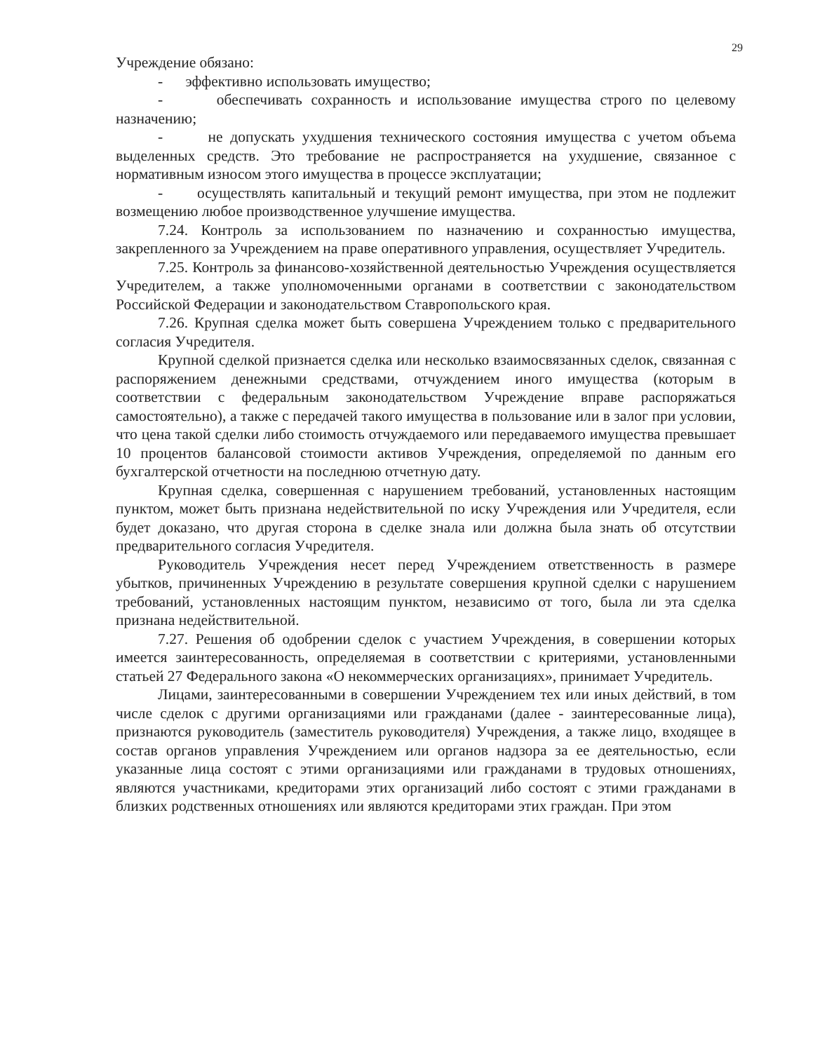29
Учреждение обязано:
- эффективно использовать имущество;
- обеспечивать сохранность и использование имущества строго по целевому назначению;
- не допускать ухудшения технического состояния имущества с учетом объема выделенных средств. Это требование не распространяется на ухудшение, связанное с нормативным износом этого имущества в процессе эксплуатации;
- осуществлять капитальный и текущий ремонт имущества, при этом не подлежит возмещению любое производственное улучшение имущества.
7.24. Контроль за использованием по назначению и сохранностью имущества, закрепленного за Учреждением на праве оперативного управления, осуществляет Учредитель.
7.25. Контроль за финансово-хозяйственной деятельностью Учреждения осуществляется Учредителем, а также уполномоченными органами в соответствии с законодательством Российской Федерации и законодательством Ставропольского края.
7.26. Крупная сделка может быть совершена Учреждением только с предварительного согласия Учредителя.
Крупной сделкой признается сделка или несколько взаимосвязанных сделок, связанная с распоряжением денежными средствами, отчуждением иного имущества (которым в соответствии с федеральным законодательством Учреждение вправе распоряжаться самостоятельно), а также с передачей такого имущества в пользование или в залог при условии, что цена такой сделки либо стоимость отчуждаемого или передаваемого имущества превышает 10 процентов балансовой стоимости активов Учреждения, определяемой по данным его бухгалтерской отчетности на последнюю отчетную дату.
Крупная сделка, совершенная с нарушением требований, установленных настоящим пунктом, может быть признана недействительной по иску Учреждения или Учредителя, если будет доказано, что другая сторона в сделке знала или должна была знать об отсутствии предварительного согласия Учредителя.
Руководитель Учреждения несет перед Учреждением ответственность в размере убытков, причиненных Учреждению в результате совершения крупной сделки с нарушением требований, установленных настоящим пунктом, независимо от того, была ли эта сделка признана недействительной.
7.27. Решения об одобрении сделок с участием Учреждения, в совершении которых имеется заинтересованность, определяемая в соответствии с критериями, установленными статьей 27 Федерального закона «О некоммерческих организациях», принимает Учредитель.
Лицами, заинтересованными в совершении Учреждением тех или иных действий, в том числе сделок с другими организациями или гражданами (далее - заинтересованные лица), признаются руководитель (заместитель руководителя) Учреждения, а также лицо, входящее в состав органов управления Учреждением или органов надзора за ее деятельностью, если указанные лица состоят с этими организациями или гражданами в трудовых отношениях, являются участниками, кредиторами этих организаций либо состоят с этими гражданами в близких родственных отношениях или являются кредиторами этих граждан. При этом